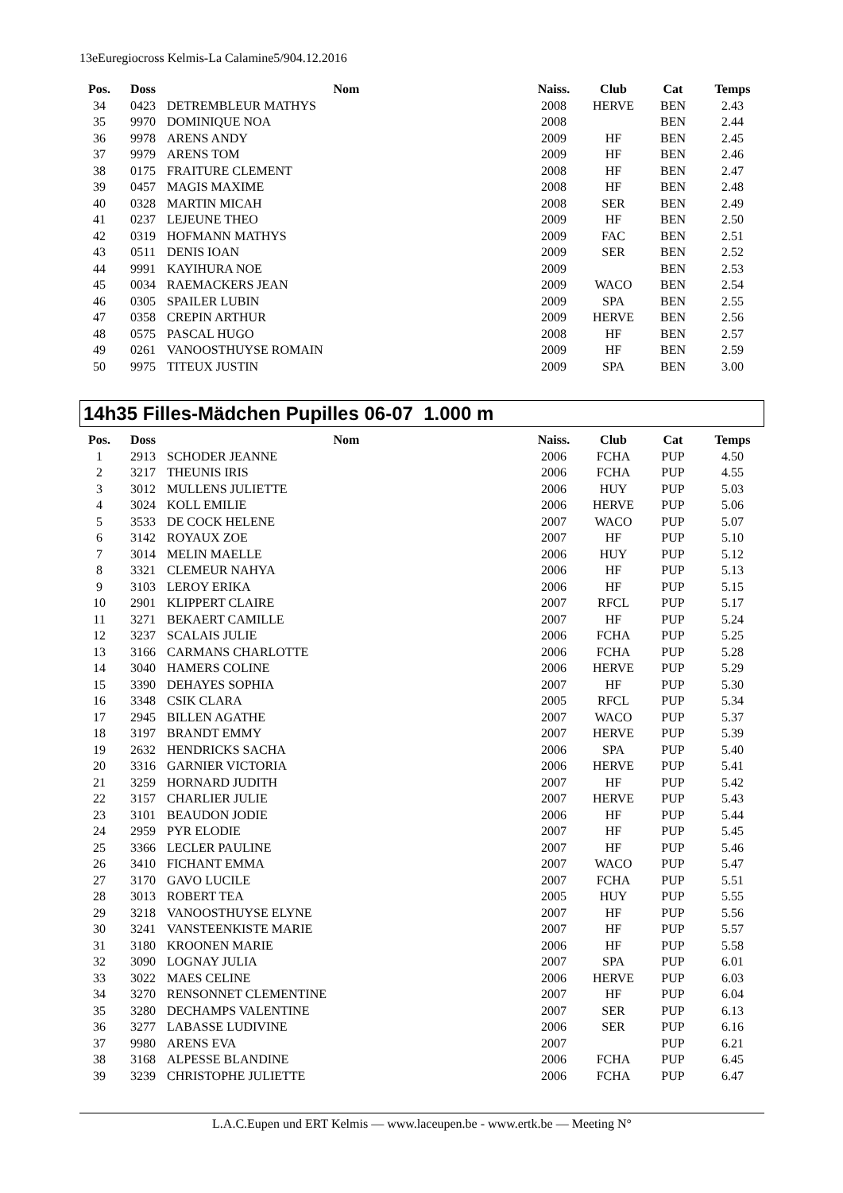13eEuregiocross Kelmis-La Calamine5/904.12.2016
| Pos. | Doss | Nom | Naiss. | Club | Cat | Temps |
| --- | --- | --- | --- | --- | --- | --- |
| 34 | 0423 | DETREMBLEUR MATHYS | 2008 | HERVE | BEN | 2.43 |
| 35 | 9970 | DOMINIQUE NOA | 2008 | | BEN | 2.44 |
| 36 | 9978 | ARENS ANDY | 2009 | HF | BEN | 2.45 |
| 37 | 9979 | ARENS TOM | 2009 | HF | BEN | 2.46 |
| 38 | 0175 | FRAITURE CLEMENT | 2008 | HF | BEN | 2.47 |
| 39 | 0457 | MAGIS MAXIME | 2008 | HF | BEN | 2.48 |
| 40 | 0328 | MARTIN MICAH | 2008 | SER | BEN | 2.49 |
| 41 | 0237 | LEJEUNE THEO | 2009 | HF | BEN | 2.50 |
| 42 | 0319 | HOFMANN MATHYS | 2009 | FAC | BEN | 2.51 |
| 43 | 0511 | DENIS IOAN | 2009 | SER | BEN | 2.52 |
| 44 | 9991 | KAYIHURA NOE | 2009 | | BEN | 2.53 |
| 45 | 0034 | RAEMACKERS JEAN | 2009 | WACO | BEN | 2.54 |
| 46 | 0305 | SPAILER LUBIN | 2009 | SPA | BEN | 2.55 |
| 47 | 0358 | CREPIN ARTHUR | 2009 | HERVE | BEN | 2.56 |
| 48 | 0575 | PASCAL HUGO | 2008 | HF | BEN | 2.57 |
| 49 | 0261 | VANOOSTHUYSE ROMAIN | 2009 | HF | BEN | 2.59 |
| 50 | 9975 | TITEUX JUSTIN | 2009 | SPA | BEN | 3.00 |
14h35 Filles-Mädchen Pupilles 06-07 1.000 m
| Pos. | Doss | Nom | Naiss. | Club | Cat | Temps |
| --- | --- | --- | --- | --- | --- | --- |
| 1 | 2913 | SCHODER JEANNE | 2006 | FCHA | PUP | 4.50 |
| 2 | 3217 | THEUNIS IRIS | 2006 | FCHA | PUP | 4.55 |
| 3 | 3012 | MULLENS JULIETTE | 2006 | HUY | PUP | 5.03 |
| 4 | 3024 | KOLL EMILIE | 2006 | HERVE | PUP | 5.06 |
| 5 | 3533 | DE COCK HELENE | 2007 | WACO | PUP | 5.07 |
| 6 | 3142 | ROYAUX ZOE | 2007 | HF | PUP | 5.10 |
| 7 | 3014 | MELIN MAELLE | 2006 | HUY | PUP | 5.12 |
| 8 | 3321 | CLEMEUR NAHYA | 2006 | HF | PUP | 5.13 |
| 9 | 3103 | LEROY ERIKA | 2006 | HF | PUP | 5.15 |
| 10 | 2901 | KLIPPERT CLAIRE | 2007 | RFCL | PUP | 5.17 |
| 11 | 3271 | BEKAERT CAMILLE | 2007 | HF | PUP | 5.24 |
| 12 | 3237 | SCALAIS JULIE | 2006 | FCHA | PUP | 5.25 |
| 13 | 3166 | CARMANS CHARLOTTE | 2006 | FCHA | PUP | 5.28 |
| 14 | 3040 | HAMERS COLINE | 2006 | HERVE | PUP | 5.29 |
| 15 | 3390 | DEHAYES SOPHIA | 2007 | HF | PUP | 5.30 |
| 16 | 3348 | CSIK CLARA | 2005 | RFCL | PUP | 5.34 |
| 17 | 2945 | BILLEN AGATHE | 2007 | WACO | PUP | 5.37 |
| 18 | 3197 | BRANDT EMMY | 2007 | HERVE | PUP | 5.39 |
| 19 | 2632 | HENDRICKS SACHA | 2006 | SPA | PUP | 5.40 |
| 20 | 3316 | GARNIER VICTORIA | 2006 | HERVE | PUP | 5.41 |
| 21 | 3259 | HORNARD JUDITH | 2007 | HF | PUP | 5.42 |
| 22 | 3157 | CHARLIER JULIE | 2007 | HERVE | PUP | 5.43 |
| 23 | 3101 | BEAUDON JODIE | 2006 | HF | PUP | 5.44 |
| 24 | 2959 | PYR ELODIE | 2007 | HF | PUP | 5.45 |
| 25 | 3366 | LECLER PAULINE | 2007 | HF | PUP | 5.46 |
| 26 | 3410 | FICHANT EMMA | 2007 | WACO | PUP | 5.47 |
| 27 | 3170 | GAVO LUCILE | 2007 | FCHA | PUP | 5.51 |
| 28 | 3013 | ROBERT TEA | 2005 | HUY | PUP | 5.55 |
| 29 | 3218 | VANOOSTHUYSE ELYNE | 2007 | HF | PUP | 5.56 |
| 30 | 3241 | VANSTEENKISTE MARIE | 2007 | HF | PUP | 5.57 |
| 31 | 3180 | KROONEN MARIE | 2006 | HF | PUP | 5.58 |
| 32 | 3090 | LOGNAY JULIA | 2007 | SPA | PUP | 6.01 |
| 33 | 3022 | MAES CELINE | 2006 | HERVE | PUP | 6.03 |
| 34 | 3270 | RENSONNET CLEMENTINE | 2007 | HF | PUP | 6.04 |
| 35 | 3280 | DECHAMPS VALENTINE | 2007 | SER | PUP | 6.13 |
| 36 | 3277 | LABASSE LUDIVINE | 2006 | SER | PUP | 6.16 |
| 37 | 9980 | ARENS EVA | 2007 | | PUP | 6.21 |
| 38 | 3168 | ALPESSE BLANDINE | 2006 | FCHA | PUP | 6.45 |
| 39 | 3239 | CHRISTOPHE JULIETTE | 2006 | FCHA | PUP | 6.47 |
L.A.C.Eupen und ERT Kelmis — www.laceupen.be - www.ertk.be — Meeting N°